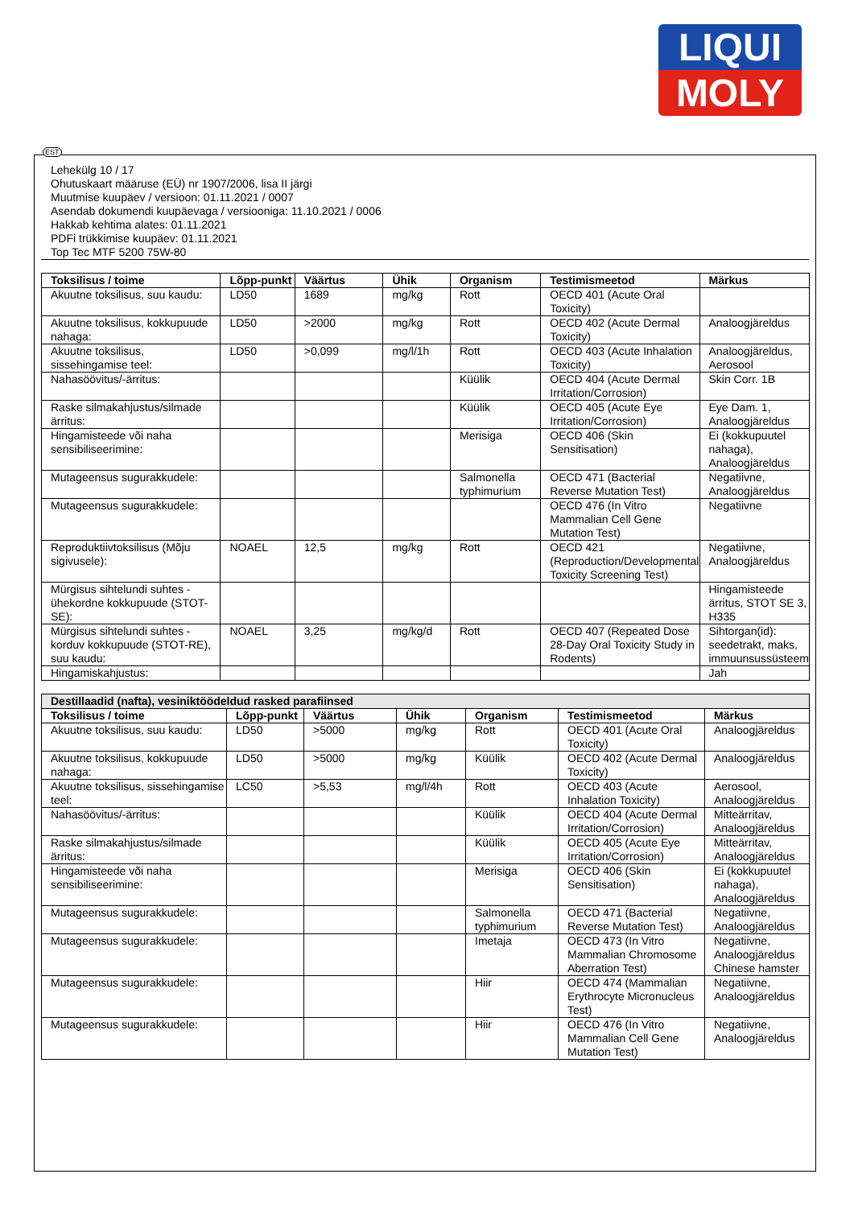LIQUI
MOLY
EST
Lehekülg 10 / 17
Ohutuskaart määruse (EÜ) nr 1907/2006, lisa II järgi
Muutmise kuupäev / versioon: 01.11.2021 / 0007
Asendab dokumendi kuupäevaga / versiooniga: 11.10.2021 / 0006
Hakkab kehtima alates: 01.11.2021
PDFi trükkimise kuupäev: 01.11.2021
Top Tec MTF 5200 75W-80
| Toksilisus / toime | Lõpp-punkt | Väärtus | Ühik | Organism | Testimismeetod | Märkus |
| --- | --- | --- | --- | --- | --- | --- |
| Akuutne toksilisus, suu kaudu: | LD50 | 1689 | mg/kg | Rott | OECD 401 (Acute Oral Toxicity) | |
| Akuutne toksilisus, kokkupuude nahaga: | LD50 | >2000 | mg/kg | Rott | OECD 402 (Acute Dermal Toxicity) | Analoogjäreldus |
| Akuutne toksilisus, sissehingamise teel: | LD50 | >0,099 | mg/l/1h | Rott | OECD 403 (Acute Inhalation Toxicity) | Analoogjäreldus, Aerosool |
| Nahasöövitus/-ärritus: | | | | Küülik | OECD 404 (Acute Dermal Irritation/Corrosion) | Skin Corr. 1B |
| Raske silmakahjustus/silmade ärritus: | | | | Küülik | OECD 405 (Acute Eye Irritation/Corrosion) | Eye Dam. 1, Analoogjäreldus |
| Hingamisteede või naha sensibiliseerimine: | | | | Merisiga | OECD 406 (Skin Sensitisation) | Ei (kokkupuutel nahaga), Analoogjäreldus |
| Mutageensus sugurakkudele: | | | | Salmonella typhimurium | OECD 471 (Bacterial Reverse Mutation Test) | Negatiivne, Analoogjäreldus |
| Mutageensus sugurakkudele: | | | | | OECD 476 (In Vitro Mammalian Cell Gene Mutation Test) | Negatiivne |
| Reproduktiivtoksilisus (Mõju sigivusele): | NOAEL | 12,5 | mg/kg | Rott | OECD 421 (Reproduction/Developmental Toxicity Screening Test) | Negatiivne, Analoogjäreldus |
| Mürgisus sihtelundi suhtes - ühekordne kokkupuude (STOT-SE): | | | | | | Hingamisteede ärritus, STOT SE 3, H335 |
| Mürgisus sihtelundi suhtes - korduv kokkupuude (STOT-RE), suu kaudu: | NOAEL | 3,25 | mg/kg/d | Rott | OECD 407 (Repeated Dose 28-Day Oral Toxicity Study in Rodents) | Sihtorgan(id): seedetrakt, maks, immuunsussüsteem |
| Hingamiskahjustus: | | | | | | Jah |
| Destillaadid (nafta), vesiniktöödeldud rasked parafiinsed | | | | | | |
| Toksilisus / toime | Lõpp-punkt | Väärtus | Ühik | Organism | Testimismeetod | Märkus |
| Akuutne toksilisus, suu kaudu: | LD50 | >5000 | mg/kg | Rott | OECD 401 (Acute Oral Toxicity) | Analoogjäreldus |
| Akuutne toksilisus, kokkupuude nahaga: | LD50 | >5000 | mg/kg | Küülik | OECD 402 (Acute Dermal Toxicity) | Analoogjäreldus |
| Akuutne toksilisus, sissehingamise teel: | LC50 | >5,53 | mg/l/4h | Rott | OECD 403 (Acute Inhalation Toxicity) | Aerosool, Analoogjäreldus |
| Nahasöövitus/-ärritus: | | | | Küülik | OECD 404 (Acute Dermal Irritation/Corrosion) | Mitteärritav, Analoogjäreldus |
| Raske silmakahjustus/silmade ärritus: | | | | Küülik | OECD 405 (Acute Eye Irritation/Corrosion) | Mitteärritav, Analoogjäreldus |
| Hingamisteede või naha sensibiliseerimine: | | | | Merisiga | OECD 406 (Skin Sensitisation) | Ei (kokkupuutel nahaga), Analoogjäreldus |
| Mutageensus sugurakkudele: | | | | Salmonella typhimurium | OECD 471 (Bacterial Reverse Mutation Test) | Negatiivne, Analoogjäreldus |
| Mutageensus sugurakkudele: | | | | Imetaja | OECD 473 (In Vitro Mammalian Chromosome Aberration Test) | Negatiivne, Analoogjäreldus Chinese hamster |
| Mutageensus sugurakkudele: | | | | Hiir | OECD 474 (Mammalian Erythrocyte Micronucleus Test) | Negatiivne, Analoogjäreldus |
| Mutageensus sugurakkudele: | | | | Hiir | OECD 476 (In Vitro Mammalian Cell Gene Mutation Test) | Negatiivne, Analoogjäreldus |